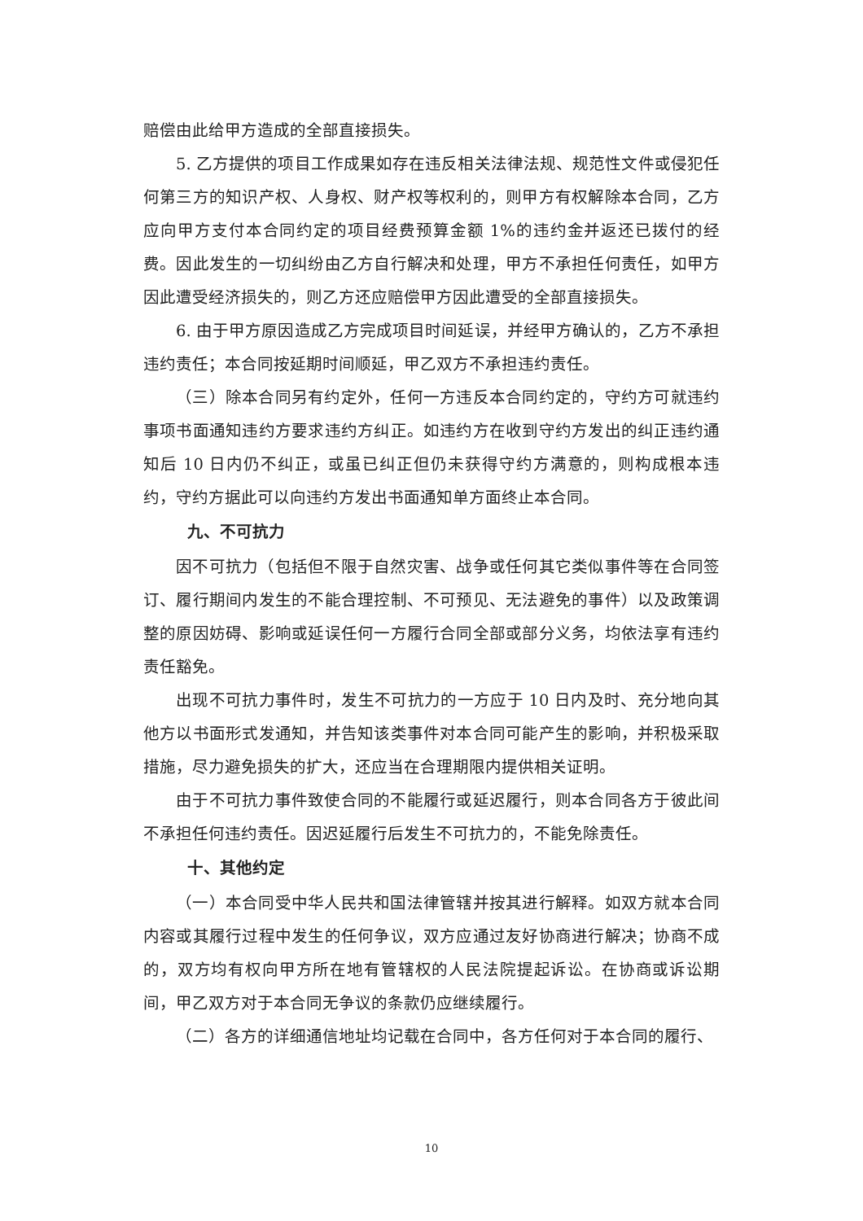赔偿由此给甲方造成的全部直接损失。
5. 乙方提供的项目工作成果如存在违反相关法律法规、规范性文件或侵犯任何第三方的知识产权、人身权、财产权等权利的，则甲方有权解除本合同，乙方应向甲方支付本合同约定的项目经费预算金额 1%的违约金并返还已拨付的经费。因此发生的一切纠纷由乙方自行解决和处理，甲方不承担任何责任，如甲方因此遭受经济损失的，则乙方还应赔偿甲方因此遭受的全部直接损失。
6. 由于甲方原因造成乙方完成项目时间延误，并经甲方确认的，乙方不承担违约责任；本合同按延期时间顺延，甲乙双方不承担违约责任。
（三）除本合同另有约定外，任何一方违反本合同约定的，守约方可就违约事项书面通知违约方要求违约方纠正。如违约方在收到守约方发出的纠正违约通知后 10 日内仍不纠正，或虽已纠正但仍未获得守约方满意的，则构成根本违约，守约方据此可以向违约方发出书面通知单方面终止本合同。
九、不可抗力
因不可抗力（包括但不限于自然灾害、战争或任何其它类似事件等在合同签订、履行期间内发生的不能合理控制、不可预见、无法避免的事件）以及政策调整的原因妨碍、影响或延误任何一方履行合同全部或部分义务，均依法享有违约责任豁免。
出现不可抗力事件时，发生不可抗力的一方应于 10 日内及时、充分地向其他方以书面形式发通知，并告知该类事件对本合同可能产生的影响，并积极采取措施，尽力避免损失的扩大，还应当在合理期限内提供相关证明。
由于不可抗力事件致使合同的不能履行或延迟履行，则本合同各方于彼此间不承担任何违约责任。因迟延履行后发生不可抗力的，不能免除责任。
十、其他约定
（一）本合同受中华人民共和国法律管辖并按其进行解释。如双方就本合同内容或其履行过程中发生的任何争议，双方应通过友好协商进行解决；协商不成的，双方均有权向甲方所在地有管辖权的人民法院提起诉讼。在协商或诉讼期间，甲乙双方对于本合同无争议的条款仍应继续履行。
（二）各方的详细通信地址均记载在合同中，各方任何对于本合同的履行、
10